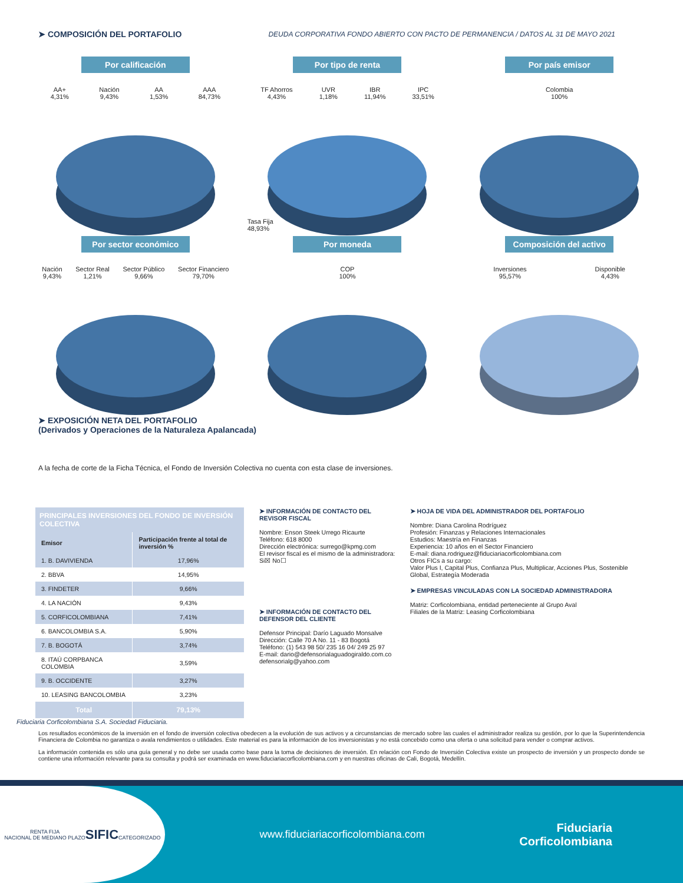➤ COMPOSICIÓN DEL PORTAFOLIO
DEUDA CORPORATIVA FONDO ABIERTO CON PACTO DE PERMANENCIA / DATOS AL 31 DE MAYO 2021
Por calificación
AA+
4,31% Nación
9,43% AA
1,53% AAA
84,73%
Por tipo de renta
TF Ahorros
4,43% UVR
1,18% IBR
11,94% IPC
33,51%
Tasa Fija
48,93%
Por país emisor
Colombia
100%
Por sector económico
Nación
9,43% Sector Real
1,21% Sector Público
9,66% Sector Financiero
79,70%
Por moneda
COP
100%
Composición del activo
Inversiones
95,57% Disponible
4,43%
➤ EXPOSICIÓN NETA DEL PORTAFOLIO
(Derivados y Operaciones de la Naturaleza Apalancada)
A la fecha de corte de la Ficha Técnica, el Fondo de Inversión Colectiva no cuenta con esta clase de inversiones.
| PRINCIPALES INVERSIONES DEL FONDO DE INVERSIÓN COLECTIVA | |
| Emisor | Participación frente al total de inversión % |
| 1. B. DAVIVIENDA | 17,96% |
| 2. BBVA | 14,95% |
| 3. FINDETER | 9,66% |
| 4. LA NACIÓN | 9,43% |
| 5. CORFICOLOMBIANA | 7,41% |
| 6. BANCOLOMBIA S.A. | 5,90% |
| 7. B. BOGOTÁ | 3,74% |
| 8. ITAÚ CORPBANCA COLOMBIA | 3,59% |
| 9. B. OCCIDENTE | 3,27% |
| 10. LEASING BANCOLOMBIA | 3,23% |
| Total | 79,13% |
➤ INFORMACIÓN DE CONTACTO DEL REVISOR FISCAL
Nombre: Enson Steek Urrego Ricaurte
Teléfono: 618 8000
Dirección electrónica: surrego@kpmg.com
El revisor fiscal es el mismo de la administradora: Si☒ No☐
➤ INFORMACIÓN DE CONTACTO DEL DEFENSOR DEL CLIENTE
Defensor Principal: Darío Laguado Monsalve
Dirección: Calle 70 A No. 11 - 83 Bogotá
Teléfono: (1) 543 98 50/ 235 16 04/ 249 25 97
E-mail: dario@defensorialaguadogiraldo.com.co
defensorialg@yahoo.com
➤ HOJA DE VIDA DEL ADMINISTRADOR DEL PORTAFOLIO
Nombre: Diana Carolina Rodríguez
Profesión: Finanzas y Relaciones Internacionales
Estudios: Maestría en Finanzas
Experiencia: 10 años en el Sector Financiero
E-mail: diana.rodriguez@fiduciariacorficolombiana.com
Otros FICs a su cargo:
Valor Plus I, Capital Plus, Confianza Plus, Multiplicar, Acciones Plus, Sostenible Global, Estrategía Moderada
➤ EMPRESAS VINCULADAS CON LA SOCIEDAD ADMINISTRADORA
Matriz: Corficolombiana, entidad perteneciente al Grupo Aval
Filiales de la Matriz: Leasing Corficolombiana
Fiduciaria Corficolombiana S.A. Sociedad Fiduciaria.
Los resultados económicos de la inversión en el fondo de inversión colectiva obedecen a la evolución de sus activos y a circunstancias de mercado sobre las cuales el administrador realiza su gestión, por lo que la Superintendencia Financiera de Colombia no garantiza o avala rendimientos o utilidades. Este material es para la información de los inversionistas y no está concebido como una oferta o una solicitud para vender o comprar activos.
La información contenida es sólo una guía general y no debe ser usada como base para la toma de decisiones de inversión. En relación con Fondo de Inversión Colectiva existe un prospecto de inversión y un prospecto donde se contiene una información relevante para su consulta y podrá ser examinada en www.fiduciariacorficolombiana.com y en nuestras oficinas de Cali, Bogotá, Medellín.
RENTA FIJA
NACIONAL DE MEDIANO PLAZO
SIFIC
CATEGORIZADO
www.fiduciariacorficolombiana.com
Fiduciaria
Corficolombiana